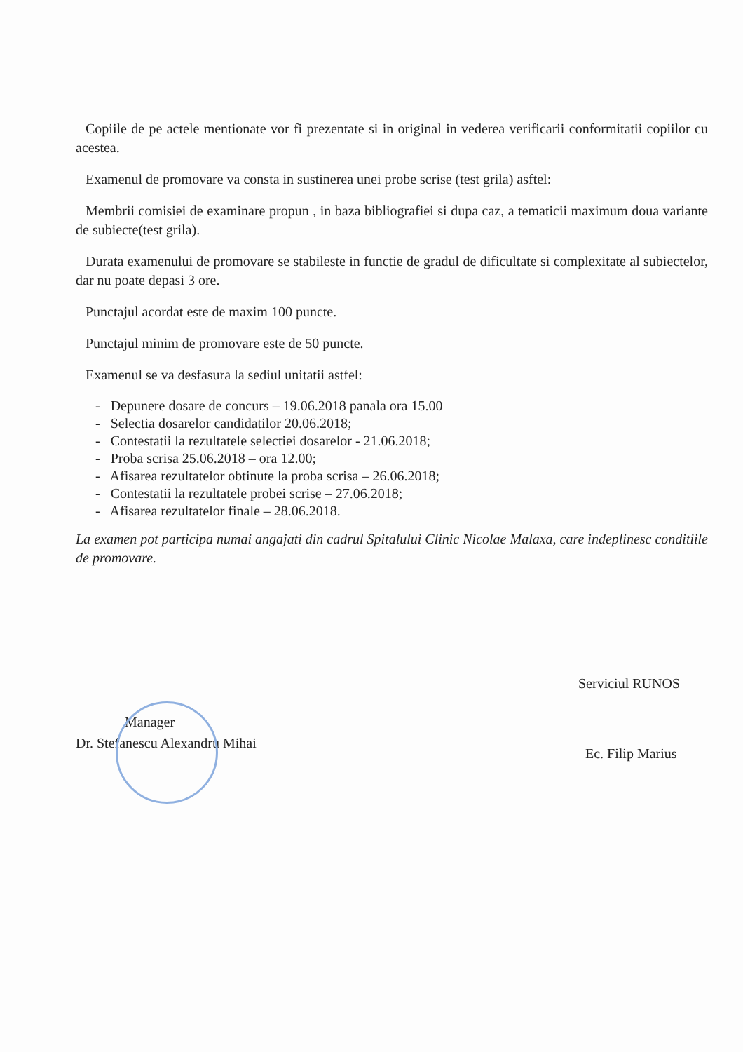Copiile de pe actele mentionate vor fi prezentate si in original in vederea verificarii conformitatii copiilor cu acestea.
Examenul de promovare va consta in sustinerea unei probe scrise (test grila) asftel:
Membrii comisiei de examinare propun , in baza bibliografiei si dupa caz, a tematicii maximum doua variante de subiecte(test grila).
Durata examenului de promovare se stabileste in functie de gradul de dificultate si complexitate al subiectelor, dar nu poate depasi 3 ore.
Punctajul acordat este de maxim 100 puncte.
Punctajul minim de promovare este de 50 puncte.
Examenul se va desfasura la sediul unitatii astfel:
- Depunere dosare de concurs – 19.06.2018 panala ora 15.00
- Selectia dosarelor candidatilor 20.06.2018;
- Contestatii la rezultatele selectiei dosarelor - 21.06.2018;
- Proba scrisa 25.06.2018 – ora 12.00;
- Afisarea rezultatelor obtinute la proba scrisa – 26.06.2018;
- Contestatii la rezultatele probei scrise – 27.06.2018;
- Afisarea rezultatelor finale – 28.06.2018.
La examen pot participa numai angajati din cadrul Spitalului Clinic Nicolae Malaxa, care indeplinesc conditiile de promovare.
Manager
Dr. Stefanescu Alexandru Mihai
Serviciul RUNOS
Ec. Filip Marius